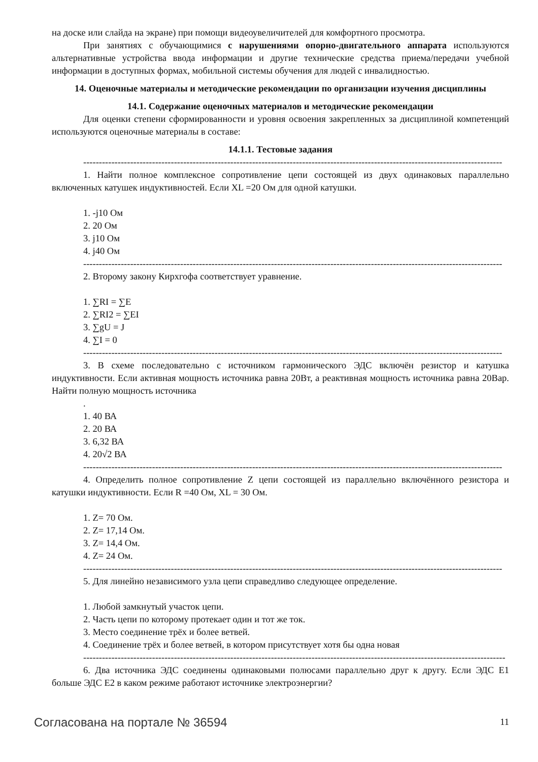на доске или слайда на экране) при помощи видеоувеличителей для комфортного просмотра.
При занятиях с обучающимися с нарушениями опорно-двигательного аппарата используются альтернативные устройства ввода информации и другие технические средства приема/передачи учебной информации в доступных формах, мобильной системы обучения для людей с инвалидностью.
14. Оценочные материалы и методические рекомендации по организации изучения дисциплины
14.1. Содержание оценочных материалов и методические рекомендации
Для оценки степени сформированности и уровня освоения закрепленных за дисциплиной компетенций используются оценочные материалы в составе:
14.1.1. Тестовые задания
--------------------------------------------------------------------------------------------------------------------------------------
1. Найти полное комплексное сопротивление цепи состоящей из двух одинаковых параллельно включенных катушек индуктивностей. Если XL =20 Ом для одной катушки.
1. -j10 Ом
2. 20 Ом
3. j10 Ом
4. j40 Ом
--------------------------------------------------------------------------------------------------------------------------------------
2. Второму закону Кирхгофа соответствует уравнение.
1. ∑RI = ∑E
2. ∑RI2 = ∑EI
3. ∑gU = J
4. ∑I = 0
--------------------------------------------------------------------------------------------------------------------------------------
3. В схеме последовательно с источником гармонического ЭДС включён резистор и катушка индуктивности. Если активная мощность источника равна 20Вт, а реактивная мощность источника равна 20Вар. Найти полную мощность источника
.
1. 40 ВА
2. 20 ВА
3. 6,32 ВА
4. 20√2 ВА
--------------------------------------------------------------------------------------------------------------------------------------
4. Определить полное сопротивление Z цепи состоящей из параллельно включённого резистора и катушки индуктивности. Если R =40 Ом, XL = 30 Ом.
1. Z= 70 Ом.
2. Z= 17,14 Ом.
3. Z= 14,4 Ом.
4. Z= 24 Ом.
--------------------------------------------------------------------------------------------------------------------------------------
5. Для линейно независимого узла цепи справедливо следующее определение.
1. Любой замкнутый участок цепи.
2. Часть цепи по которому протекает один и тот же ток.
3. Место соединение трёх и более ветвей.
4. Соединение трёх и более ветвей, в котором присутствует хотя бы одна новая
---------------------------------------------------------------------------------------------------------------------------------------
6. Два источника ЭДС соединены одинаковыми полюсами параллельно друг к другу. Если ЭДС Е1 больше ЭДС Е2 в каком режиме работают источнике электроэнергии?
Согласована на портале № 36594 11